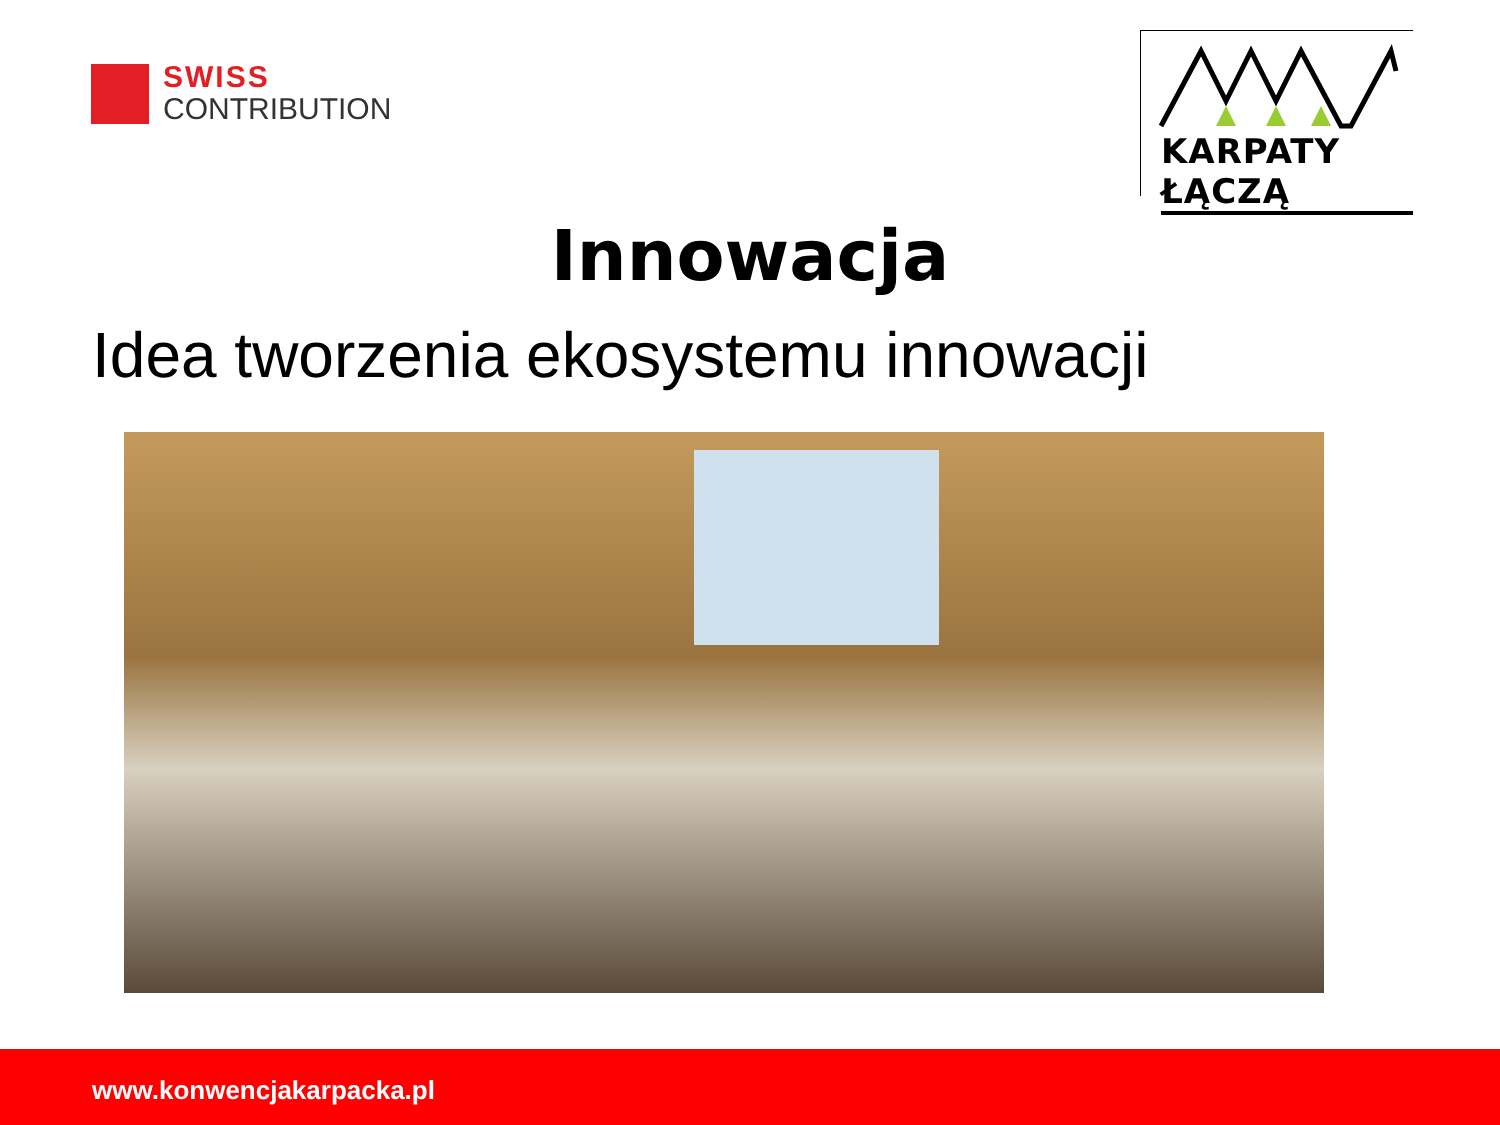SWISS
CONTRIBUTION
KARPATY ŁĄCZĄ
Innowacja
Idea tworzenia ekosystemu innowacji
www.konwencjakarpacka.pl